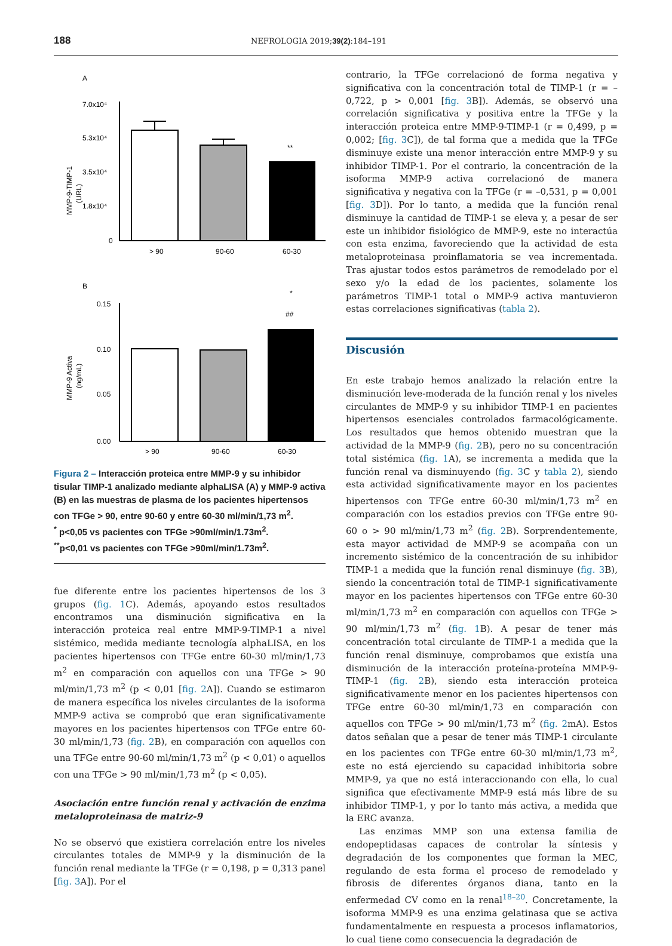188 NEFROLOGIA 2019;39(2):184–191
A
MMP-9-TIMP-1
(URL)
7.0x10⁴
5.3x10⁴
3.5x10⁴
1.8x10⁴
0
**
> 90
90-60
60-30
B
*
##
MMP-9 Activa
(ng/mL)
0.15
0.10
0.05
0.00
> 90
90-60
60-30
Figura 2 – Interacción proteica entre MMP-9 y su inhibidor tisular TIMP-1 analizado mediante alphaLISA (A) y MMP-9 activa (B) en las muestras de plasma de los pacientes hipertensos con TFGe > 90, entre 90-60 y entre 60-30 ml/min/1,73 m<sup>2</sup>.
<sup>*</sup> p<0,05 vs pacientes con TFGe >90ml/min/1.73m<sup>2</sup>.
<sup>**</sup> p<0,01 vs pacientes con TFGe >90ml/min/1.73m<sup>2</sup>.
fue diferente entre los pacientes hipertensos de los 3 grupos (fig. 1 C). Además, apoyando estos resultados encontramos una disminución significativa en la interacción proteica real entre MMP-9-TIMP-1 a nivel sistémico, medida mediante tecnología alphaLISA, en los pacientes hipertensos con TFGe entre 60-30 ml/min/1,73 m<sup>2</sup> en comparación con aquellos con una TFGe > 90 ml/min/1,73 m<sup>2</sup> (p < 0,01 [fig. 2 A]). Cuando se estimaron de manera específica los niveles circulantes de la isoforma MMP-9 activa se comprobó que eran significativamente mayores en los pacientes hipertensos con TFGe entre 60-30 ml/min/1,73 (fig. 2 B), en comparación con aquellos con una TFGe entre 90-60 ml/min/1,73 m<sup>2</sup> (p < 0,01) o aquellos con una TFGe > 90 ml/min/1,73 m<sup>2</sup> (p < 0,05).
Asociación entre función renal y activación de enzima metaloproteinasa de matriz-9
No se observó que existiera correlación entre los niveles circulantes totales de MMP-9 y la disminución de la función renal mediante la TFGe (r = 0,198, p = 0,313 panel [fig. 3 A]). Por el
contrario, la TFGe correlacionó de forma negativa y significativa con la concentración total de TIMP-1 (r = –0,722, p > 0,001 [fig. 3 B]). Además, se observó una correlación significativa y positiva entre la TFGe y la interacción proteica entre MMP-9-TIMP-1 (r = 0,499, p = 0,002; [fig. 3 C]), de tal forma que a medida que la TFGe disminuye existe una menor interacción entre MMP-9 y su inhibidor TIMP-1. Por el contrario, la concentración de la isoforma MMP-9 activa correlacionó de manera significativa y negativa con la TFGe (r = –0,531, p = 0,001 [fig. 3 D]). Por lo tanto, a medida que la función renal disminuye la cantidad de TIMP-1 se eleva y, a pesar de ser este un inhibidor fisiológico de MMP-9, este no interactúa con esta enzima, favoreciendo que la actividad de esta metaloproteinasa proinflamatoria se vea incrementada. Tras ajustar todos estos parámetros de remodelado por el sexo y/o la edad de los pacientes, solamente los parámetros TIMP-1 total o MMP-9 activa mantuvieron estas correlaciones significativas (tabla 2).
Discusión
En este trabajo hemos analizado la relación entre la disminución leve-moderada de la función renal y los niveles circulantes de MMP-9 y su inhibidor TIMP-1 en pacientes hipertensos esenciales controlados farmacológicamente. Los resultados que hemos obtenido muestran que la actividad de la MMP-9 (fig. 2 B), pero no su concentración total sistémica (fig. 1 A), se incrementa a medida que la función renal va disminuyendo (fig. 3 C y tabla 2), siendo esta actividad significativamente mayor en los pacientes hipertensos con TFGe entre 60-30 ml/min/1,73 m<sup>2</sup> en comparación con los estadios previos con TFGe entre 90-60 o > 90 ml/min/1,73 m<sup>2</sup> (fig. 2 B). Sorprendentemente, esta mayor actividad de MMP-9 se acompaña con un incremento sistémico de la concentración de su inhibidor TIMP-1 a medida que la función renal disminuye (fig. 3 B), siendo la concentración total de TIMP-1 significativamente mayor en los pacientes hipertensos con TFGe entre 60-30 ml/min/1,73 m<sup>2</sup> en comparación con aquellos con TFGe > 90 ml/min/1,73 m<sup>2</sup> (fig. 1 B). A pesar de tener más concentración total circulante de TIMP-1 a medida que la función renal disminuye, comprobamos que existía una disminución de la interacción proteína-proteína MMP-9-TIMP-1 (fig. 2 B), siendo esta interacción proteica significativamente menor en los pacientes hipertensos con TFGe entre 60-30 ml/min/1,73 en comparación con aquellos con TFGe > 90 ml/min/1,73 m<sup>2</sup> (fig. 2mA). Estos datos señalan que a pesar de tener más TIMP-1 circulante en los pacientes con TFGe entre 60-30 ml/min/1,73 m<sup>2</sup>, este no está ejerciendo su capacidad inhibitoria sobre MMP-9, ya que no está interaccionando con ella, lo cual significa que efectivamente MMP-9 está más libre de su inhibidor TIMP-1, y por lo tanto más activa, a medida que la ERC avanza.
Las enzimas MMP son una extensa familia de endopeptidasas capaces de controlar la síntesis y degradación de los componentes que forman la MEC, regulando de esta forma el proceso de remodelado y fibrosis de diferentes órganos diana, tanto en la enfermedad CV como en la renal<sup>18–20</sup>. Concretamente, la isoforma MMP-9 es una enzima gelatinasa que se activa fundamentalmente en respuesta a procesos inflamatorios, lo cual tiene como consecuencia la degradación de